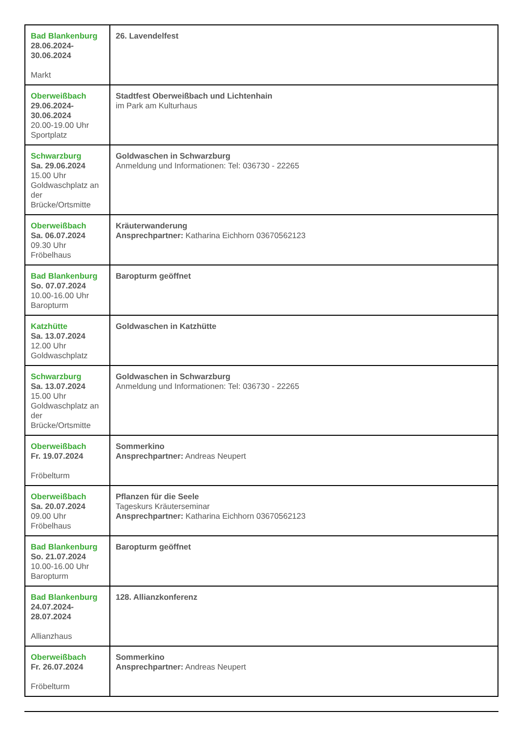| Bad Blankenburg 28.06.2024- 30.06.2024 Markt | 26. Lavendelfest |
| Oberweißbach 29.06.2024- 30.06.2024 20.00-19.00 Uhr Sportplatz | Stadtfest Oberweißbach und Lichtenhain im Park am Kulturhaus |
| Schwarzburg Sa. 29.06.2024 15.00 Uhr Goldwaschplatz an der Brücke/Ortsmitte | Goldwaschen in Schwarzburg Anmeldung und Informationen: Tel: 036730 - 22265 |
| Oberweißbach Sa. 06.07.2024 09.30 Uhr Fröbelhaus | Kräuterwanderung Ansprechpartner: Katharina Eichhorn 03670562123 |
| Bad Blankenburg So. 07.07.2024 10.00-16.00 Uhr Baropturm | Baropturm geöffnet |
| Katzhütte Sa. 13.07.2024 12.00 Uhr Goldwaschplatz | Goldwaschen in Katzhütte |
| Schwarzburg Sa. 13.07.2024 15.00 Uhr Goldwaschplatz an der Brücke/Ortsmitte | Goldwaschen in Schwarzburg Anmeldung und Informationen: Tel: 036730 - 22265 |
| Oberweißbach Fr. 19.07.2024 Fröbelturm | Sommerkino Ansprechpartner: Andreas Neupert |
| Oberweißbach Sa. 20.07.2024 09.00 Uhr Fröbelhaus | Pflanzen für die Seele Tageskurs Kräuterseminar Ansprechpartner: Katharina Eichhorn 03670562123 |
| Bad Blankenburg So. 21.07.2024 10.00-16.00 Uhr Baropturm | Baropturm geöffnet |
| Bad Blankenburg 24.07.2024- 28.07.2024 Allianzhaus | 128. Allianzkonferenz |
| Oberweißbach Fr. 26.07.2024 Fröbelturm | Sommerkino Ansprechpartner: Andreas Neupert |